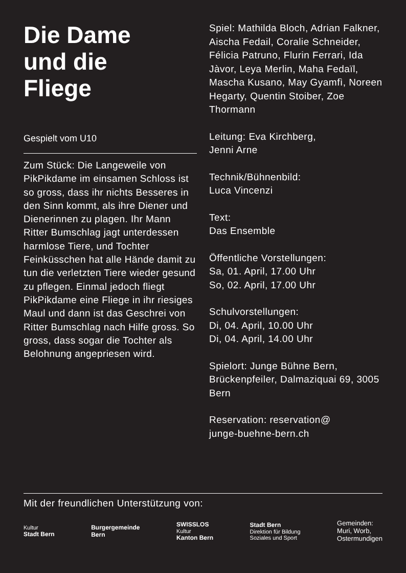Die Dame
und die
Fliege
Gespielt vom U10
Zum Stück: Die Langeweile von PikPikdame im einsamen Schloss ist so gross, dass ihr nichts Besseres in den Sinn kommt, als ihre Diener und Dienerinnen zu plagen. Ihr Mann Ritter Bumschlag jagt unterdessen harmlose Tiere, und Tochter Feinküsschen hat alle Hände damit zu tun die verletzten Tiere wieder gesund zu pflegen. Einmal jedoch fliegt PikPikdame eine Fliege in ihr riesiges Maul und dann ist das Geschrei von Ritter Bumschlag nach Hilfe gross. So gross, dass sogar die Tochter als Belohnung angepriesen wird.
Spiel: Mathilda Bloch, Adrian Falkner, Aischa Fedail, Coralie Schneider, Félicia Patruno, Flurin Ferrari, Ida Jàvor, Leya Merlin, Maha Fedaïl, Mascha Kusano, May Gyamfì, Noreen Hegarty, Quentin Stoiber, Zoe Thormann
Leitung: Eva Kirchberg,
Jenni Arne
Technik/Bühnenbild:
Luca Vincenzi
Text:
Das Ensemble
Öffentliche Vorstellungen:
Sa, 01. April, 17.00 Uhr
So, 02. April, 17.00 Uhr
Schulvorstellungen:
Di, 04. April, 10.00 Uhr
Di, 04. April, 14.00 Uhr
Spielort: Junge Bühne Bern, Brückenpfeiler, Dalmaziquai 69, 3005 Bern
Reservation: reservation@
junge-buehne-bern.ch
Mit der freundlichen Unterstützung von:
Kultur
Stadt Bern
Burgergemeinde
Bern
SWISSLOS
Kultur
Kanton Bern
Stadt Bern
Direktion für Bildung
Soziales und Sport
Gemeinden:
Muri, Worb,
Ostermundigen